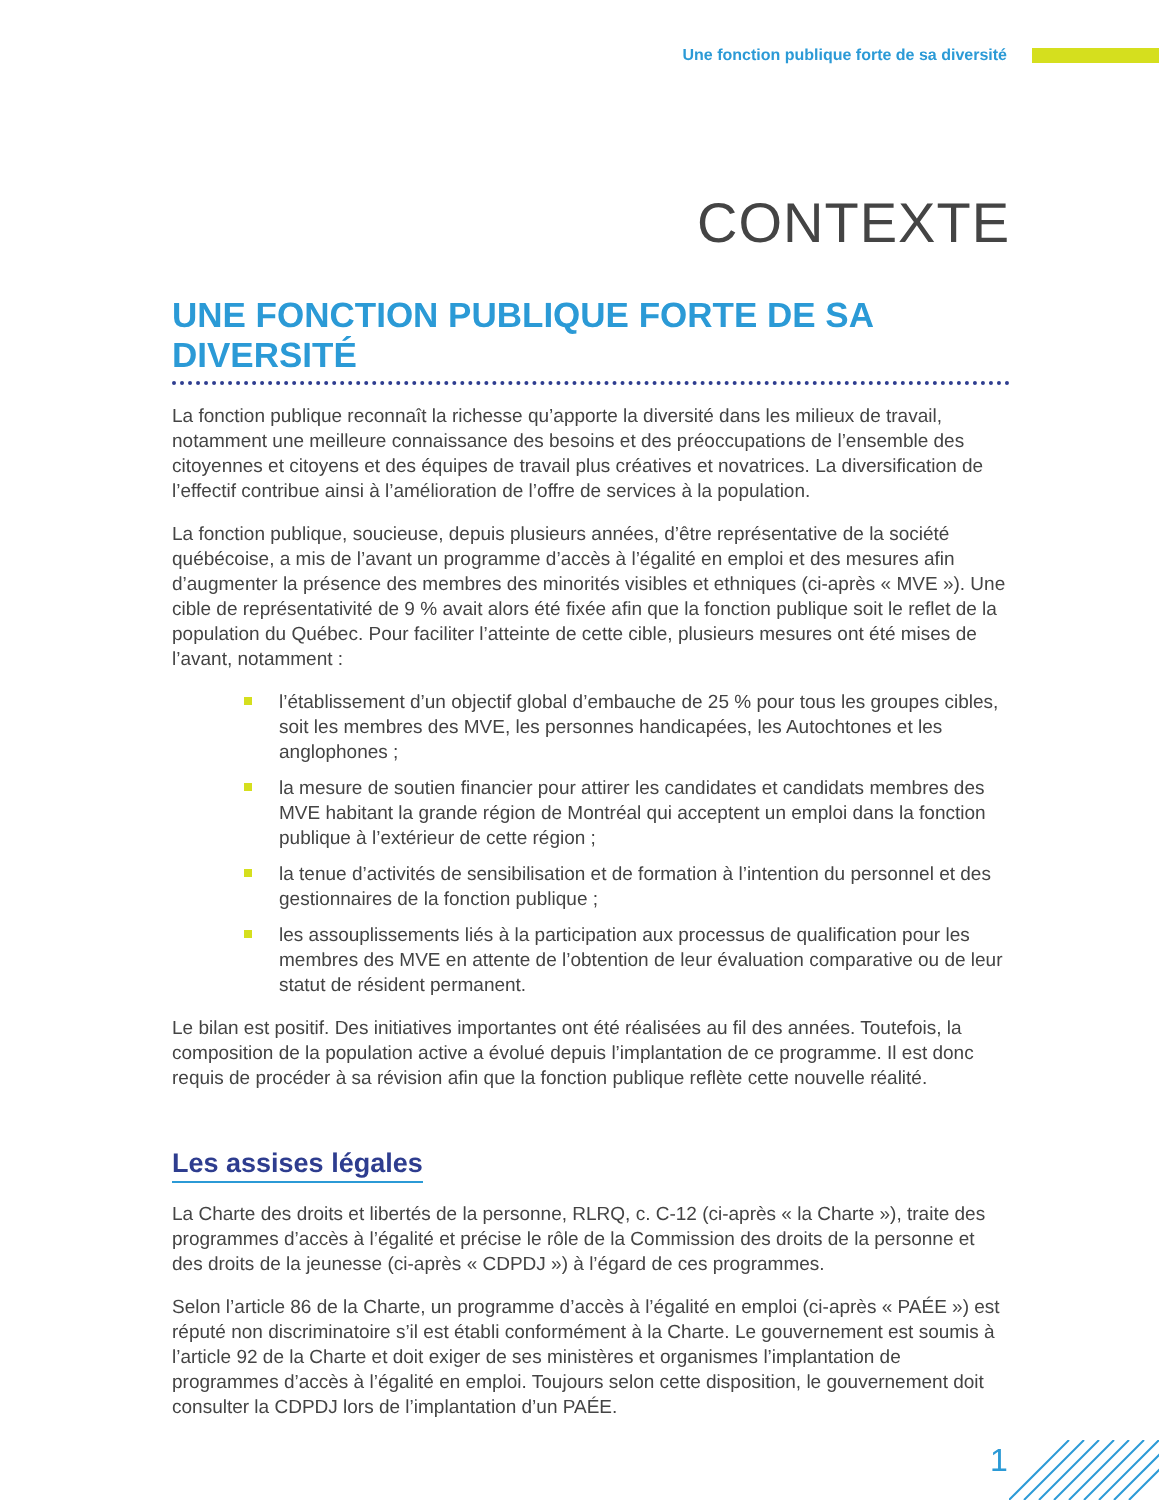Une fonction publique forte de sa diversité
CONTEXTE
UNE FONCTION PUBLIQUE FORTE DE SA DIVERSITÉ
La fonction publique reconnaît la richesse qu’apporte la diversité dans les milieux de travail, notamment une meilleure connaissance des besoins et des préoccupations de l’ensemble des citoyennes et citoyens et des équipes de travail plus créatives et novatrices. La diversification de l’effectif contribue ainsi à l’amélioration de l’offre de services à la population.
La fonction publique, soucieuse, depuis plusieurs années, d’être représentative de la société québécoise, a mis de l’avant un programme d’accès à l’égalité en emploi et des mesures afin d’augmenter la présence des membres des minorités visibles et ethniques (ci-après « MVE »). Une cible de représentativité de 9 % avait alors été fixée afin que la fonction publique soit le reflet de la population du Québec. Pour faciliter l’atteinte de cette cible, plusieurs mesures ont été mises de l’avant, notamment :
l’établissement d’un objectif global d’embauche de 25 % pour tous les groupes cibles, soit les membres des MVE, les personnes handicapées, les Autochtones et les anglophones ;
la mesure de soutien financier pour attirer les candidates et candidats membres des MVE habitant la grande région de Montréal qui acceptent un emploi dans la fonction publique à l’extérieur de cette région ;
la tenue d’activités de sensibilisation et de formation à l’intention du personnel et des gestionnaires de la fonction publique ;
les assouplissements liés à la participation aux processus de qualification pour les membres des MVE en attente de l’obtention de leur évaluation comparative ou de leur statut de résident permanent.
Le bilan est positif. Des initiatives importantes ont été réalisées au fil des années. Toutefois, la composition de la population active a évolué depuis l’implantation de ce programme. Il est donc requis de procéder à sa révision afin que la fonction publique reflète cette nouvelle réalité.
Les assises légales
La Charte des droits et libertés de la personne, RLRQ, c. C-12 (ci-après « la Charte »), traite des programmes d’accès à l’égalité et précise le rôle de la Commission des droits de la personne et des droits de la jeunesse (ci-après « CDPDJ ») à l’égard de ces programmes.
Selon l’article 86 de la Charte, un programme d’accès à l’égalité en emploi (ci-après « PAÉE ») est réputé non discriminatoire s’il est établi conformément à la Charte. Le gouvernement est soumis à l’article 92 de la Charte et doit exiger de ses ministères et organismes l’implantation de programmes d’accès à l’égalité en emploi. Toujours selon cette disposition, le gouvernement doit consulter la CDPDJ lors de l’implantation d’un PAÉE.
1